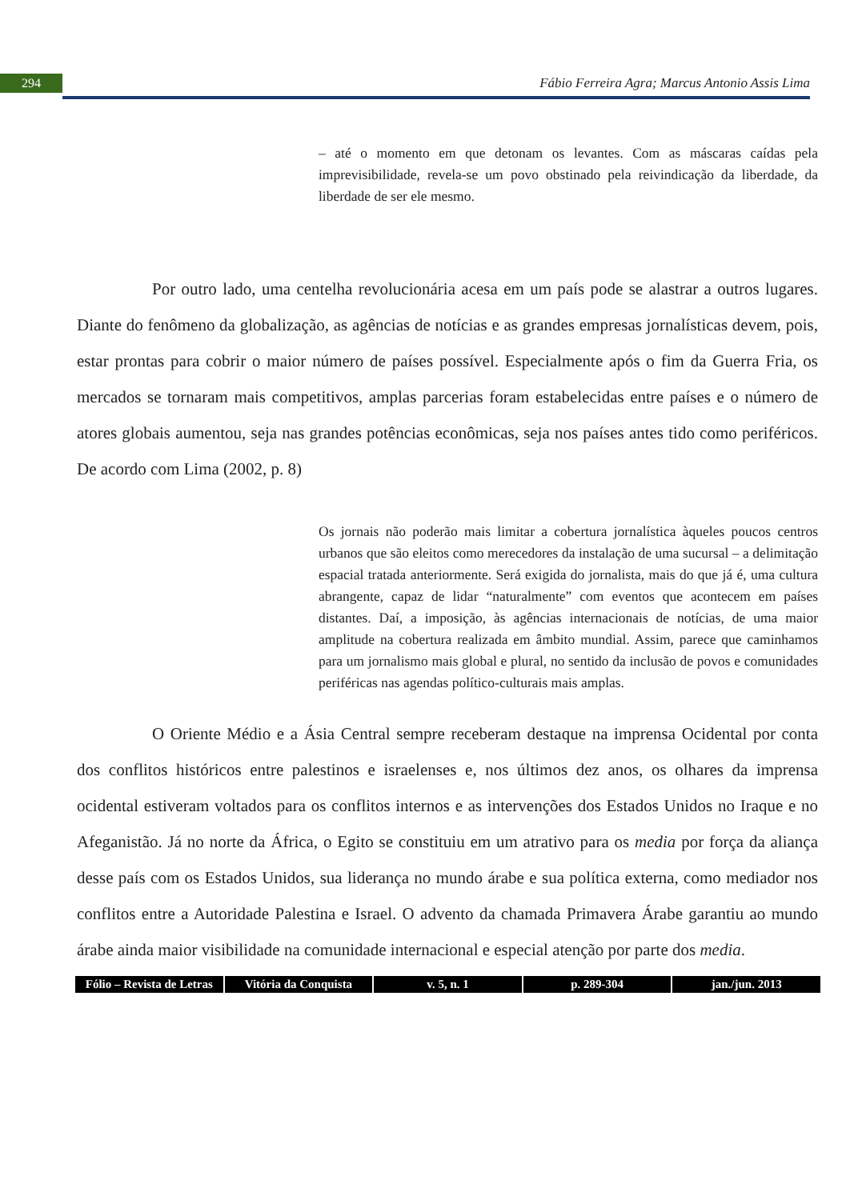294
Fábio Ferreira Agra; Marcus Antonio Assis Lima
– até o momento em que detonam os levantes. Com as máscaras caídas pela imprevisibilidade, revela-se um povo obstinado pela reivindicação da liberdade, da liberdade de ser ele mesmo.
Por outro lado, uma centelha revolucionária acesa em um país pode se alastrar a outros lugares. Diante do fenômeno da globalização, as agências de notícias e as grandes empresas jornalísticas devem, pois, estar prontas para cobrir o maior número de países possível. Especialmente após o fim da Guerra Fria, os mercados se tornaram mais competitivos, amplas parcerias foram estabelecidas entre países e o número de atores globais aumentou, seja nas grandes potências econômicas, seja nos países antes tido como periféricos. De acordo com Lima (2002, p. 8)
Os jornais não poderão mais limitar a cobertura jornalística àqueles poucos centros urbanos que são eleitos como merecedores da instalação de uma sucursal – a delimitação espacial tratada anteriormente. Será exigida do jornalista, mais do que já é, uma cultura abrangente, capaz de lidar “naturalmente” com eventos que acontecem em países distantes. Daí, a imposição, às agências internacionais de notícias, de uma maior amplitude na cobertura realizada em âmbito mundial. Assim, parece que caminhamos para um jornalismo mais global e plural, no sentido da inclusão de povos e comunidades periféricas nas agendas político-culturais mais amplas.
O Oriente Médio e a Ásia Central sempre receberam destaque na imprensa Ocidental por conta dos conflitos históricos entre palestinos e israelenses e, nos últimos dez anos, os olhares da imprensa ocidental estiveram voltados para os conflitos internos e as intervenções dos Estados Unidos no Iraque e no Afeganistão. Já no norte da África, o Egito se constituiu em um atrativo para os media por força da aliança desse país com os Estados Unidos, sua liderança no mundo árabe e sua política externa, como mediador nos conflitos entre a Autoridade Palestina e Israel. O advento da chamada Primavera Árabe garantiu ao mundo árabe ainda maior visibilidade na comunidade internacional e especial atenção por parte dos media.
Fólio – Revista de Letras Vitória da Conquista v. 5, n. 1 p. 289-304 jan./jun. 2013